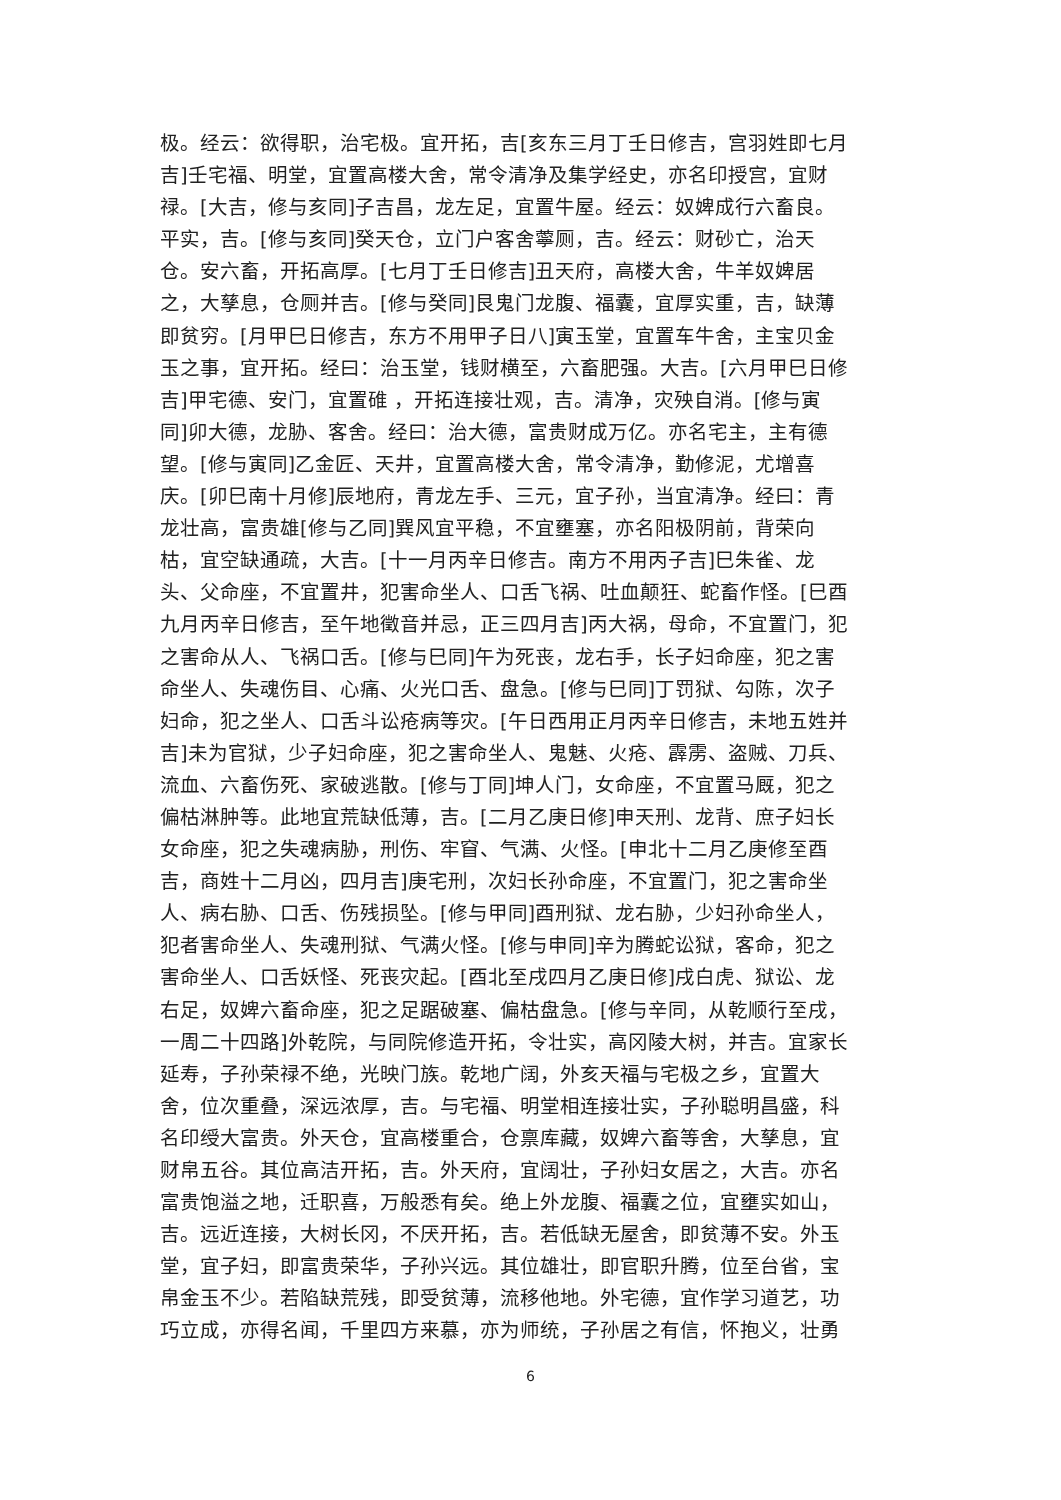极。经云：欲得职，治宅极。宜开拓，吉[亥东三月丁壬日修吉，宫羽姓即七月
吉]壬宅福、明堂，宜置高楼大舍，常令清净及集学经史，亦名印授宫，宜财
禄。[大吉，修与亥同]子吉昌，龙左足，宜置牛屋。经云：奴婢成行六畜良。
平实，吉。[修与亥同]癸天仓，立门户客舍薴厕，吉。经云：财砂亡，治天
仓。安六畜，开拓高厚。[七月丁壬日修吉]丑天府，高楼大舍，牛羊奴婢居
之，大孳息，仓厕并吉。[修与癸同]艮鬼门龙腹、福囊，宜厚实重，吉，缺薄
即贫穷。[月甲巳日修吉，东方不用甲子日八]寅玉堂，宜置车牛舍，主宝贝金
玉之事，宜开拓。经曰：治玉堂，钱财横至，六畜肥强。大吉。[六月甲巳日修
吉]甲宅德、安门，宜置碓 ，开拓连接壮观，吉。清净，灾殃自消。[修与寅
同]卯大德，龙胁、客舍。经曰：治大德，富贵财成万亿。亦名宅主，主有德
望。[修与寅同]乙金匠、天井，宜置高楼大舍，常令清净，勤修泥，尤增喜
庆。[卯巳南十月修]辰地府，青龙左手、三元，宜子孙，当宜清净。经曰：青
龙壮高，富贵雄[修与乙同]巽风宜平稳，不宜壅塞，亦名阳极阴前，背荣向
枯，宜空缺通疏，大吉。[十一月丙辛日修吉。南方不用丙子吉]巳朱雀、龙
头、父命座，不宜置井，犯害命坐人、口舌飞祸、吐血颠狂、蛇畜作怪。[巳酉
九月丙辛日修吉，至午地徵音并忌，正三四月吉]丙大祸，母命，不宜置门，犯
之害命从人、飞祸口舌。[修与巳同]午为死丧，龙右手，长子妇命座，犯之害
命坐人、失魂伤目、心痛、火光口舌、盘急。[修与巳同]丁罚狱、勾陈，次子
妇命，犯之坐人、口舌斗讼疮病等灾。[午日西用正月丙辛日修吉，未地五姓并
吉]未为官狱，少子妇命座，犯之害命坐人、鬼魅、火疮、霹雳、盗贼、刀兵、
流血、六畜伤死、家破逃散。[修与丁同]坤人门，女命座，不宜置马厩，犯之
偏枯淋肿等。此地宜荒缺低薄，吉。[二月乙庚日修]申天刑、龙背、庶子妇长
女命座，犯之失魂病胁，刑伤、牢窅、气满、火怪。[申北十二月乙庚修至酉
吉，商姓十二月凶，四月吉]庚宅刑，次妇长孙命座，不宜置门，犯之害命坐
人、病右胁、口舌、伤残损坠。[修与甲同]酉刑狱、龙右胁，少妇孙命坐人，
犯者害命坐人、失魂刑狱、气满火怪。[修与申同]辛为腾蛇讼狱，客命，犯之
害命坐人、口舌妖怪、死丧灾起。[酉北至戌四月乙庚日修]戌白虎、狱讼、龙
右足，奴婢六畜命座，犯之足踞破塞、偏枯盘急。[修与辛同，从乾顺行至戌，
一周二十四路]外乾院，与同院修造开拓，令壮实，高冈陵大树，并吉。宜家长
延寿，子孙荣禄不绝，光映门族。乾地广阔，外亥天福与宅极之乡，宜置大
舍，位次重叠，深远浓厚，吉。与宅福、明堂相连接壮实，子孙聪明昌盛，科
名印绶大富贵。外天仓，宜高楼重合，仓禀库藏，奴婢六畜等舍，大孳息，宜
财帛五谷。其位高洁开拓，吉。外天府，宜阔壮，子孙妇女居之，大吉。亦名
富贵饱溢之地，迁职喜，万般悉有矣。绝上外龙腹、福囊之位，宜壅实如山，
吉。远近连接，大树长冈，不厌开拓，吉。若低缺无屋舍，即贫薄不安。外玉
堂，宜子妇，即富贵荣华，子孙兴远。其位雄壮，即官职升腾，位至台省，宝
帛金玉不少。若陷缺荒残，即受贫薄，流移他地。外宅德，宜作学习道艺，功
巧立成，亦得名闻，千里四方来慕，亦为师统，子孙居之有信，怀抱义，壮勇
6